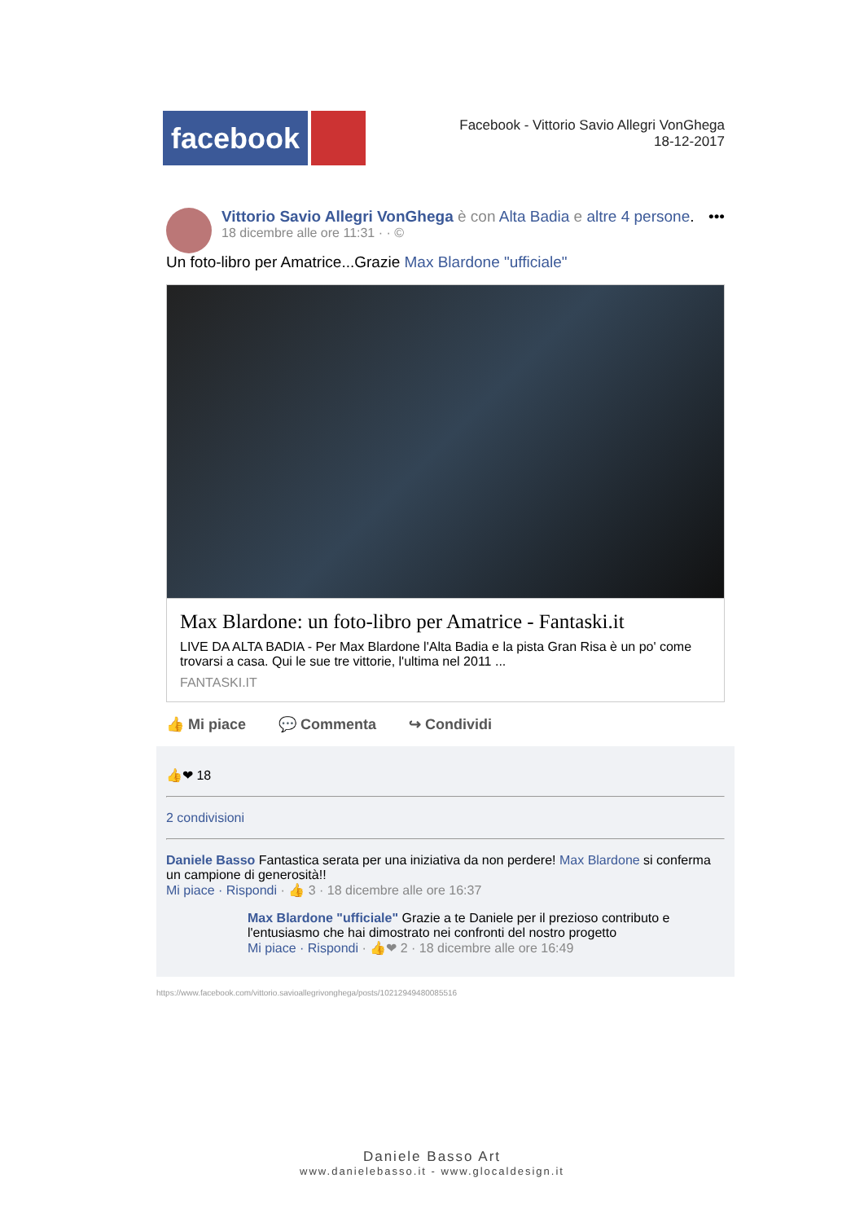facebook
Facebook - Vittorio Savio Allegri VonGhega
18-12-2017
Vittorio Savio Allegri VonGhega è con Alta Badia e altre 4 persone. •••
18 dicembre alle ore 11:31 · · ©
Un foto-libro per Amatrice...Grazie Max Blardone "ufficiale"
Max Blardone: un foto-libro per Amatrice - Fantaski.it
LIVE DA ALTA BADIA - Per Max Blardone l'Alta Badia e la pista Gran Risa è un po' come trovarsi a casa. Qui le sue tre vittorie, l'ultima nel 2011 ...
FANTASKI.IT
👍 Mi piace 💬 Commenta ↪ Condividi
👍❤ 18
2 condivisioni
Daniele Basso Fantastica serata per una iniziativa da non perdere! Max Blardone si conferma un campione di generosità!!
Mi piace · Rispondi · 👍 3 · 18 dicembre alle ore 16:37
Max Blardone "ufficiale" Grazie a te Daniele per il prezioso contributo e l'entusiasmo che hai dimostrato nei confronti del nostro progetto
Mi piace · Rispondi · 👍❤ 2 · 18 dicembre alle ore 16:49
https://www.facebook.com/vittorio.savioallegrivonghega/posts/10212949480085516
Daniele Basso Art
www.danielebasso.it - www.glocaldesign.it